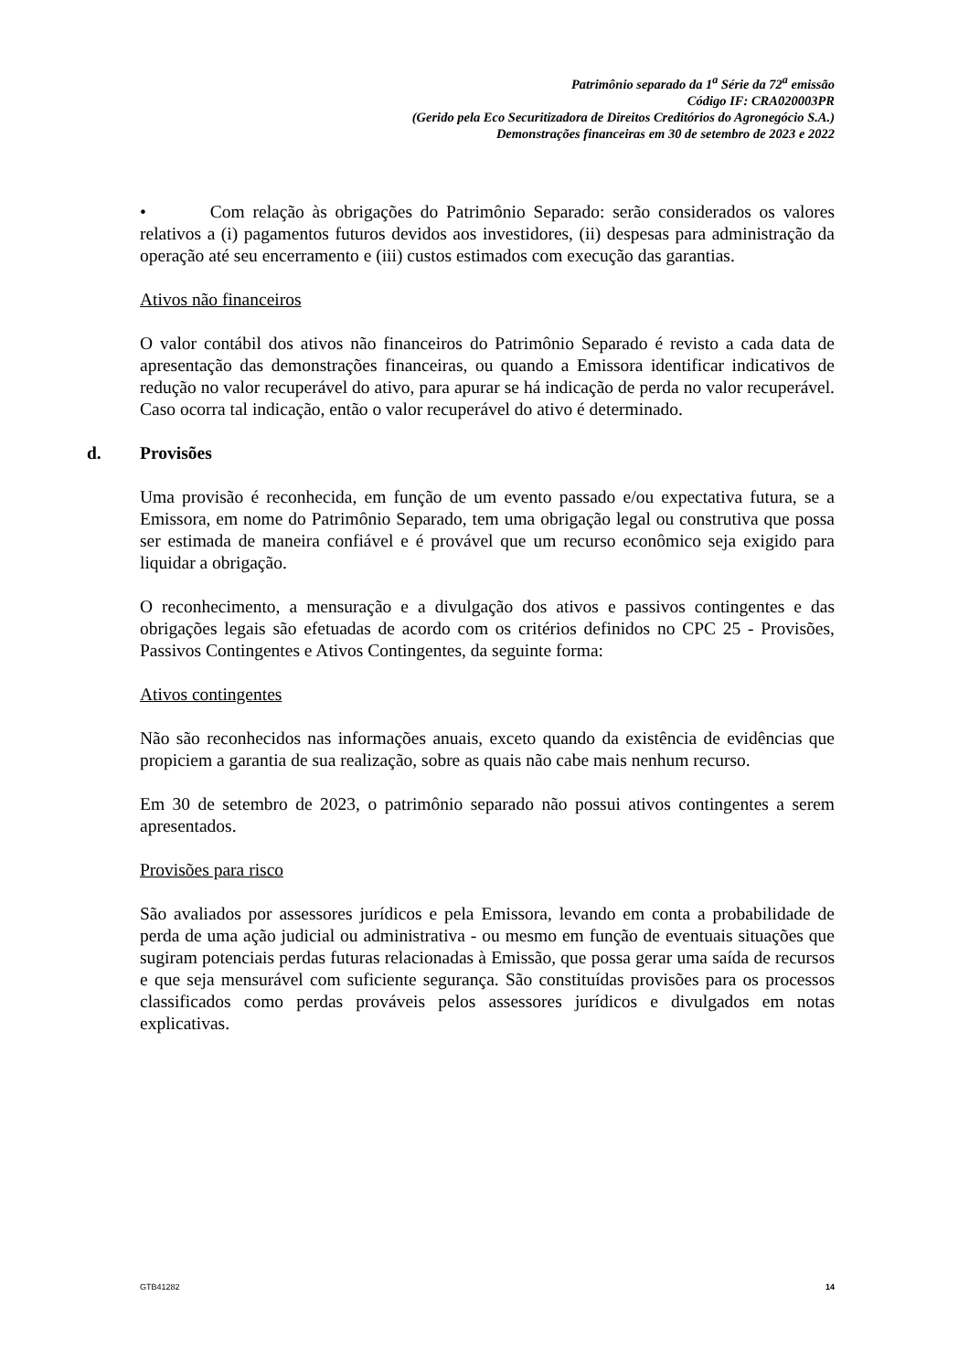Patrimônio separado da 1<sup>a</sup> Série da 72<sup>a</sup> emissão
Código IF: CRA020003PR
(Gerido pela Eco Securitizadora de Direitos Creditórios do Agronegócio S.A.)
Demonstrações financeiras em 30 de setembro de 2023 e 2022
• Com relação às obrigações do Patrimônio Separado: serão considerados os valores relativos a (i) pagamentos futuros devidos aos investidores, (ii) despesas para administração da operação até seu encerramento e (iii) custos estimados com execução das garantias.
Ativos não financeiros
O valor contábil dos ativos não financeiros do Patrimônio Separado é revisto a cada data de apresentação das demonstrações financeiras, ou quando a Emissora identificar indicativos de redução no valor recuperável do ativo, para apurar se há indicação de perda no valor recuperável. Caso ocorra tal indicação, então o valor recuperável do ativo é determinado.
d. Provisões
Uma provisão é reconhecida, em função de um evento passado e/ou expectativa futura, se a Emissora, em nome do Patrimônio Separado, tem uma obrigação legal ou construtiva que possa ser estimada de maneira confiável e é provável que um recurso econômico seja exigido para liquidar a obrigação.
O reconhecimento, a mensuração e a divulgação dos ativos e passivos contingentes e das obrigações legais são efetuadas de acordo com os critérios definidos no CPC 25 - Provisões, Passivos Contingentes e Ativos Contingentes, da seguinte forma:
Ativos contingentes
Não são reconhecidos nas informações anuais, exceto quando da existência de evidências que propiciem a garantia de sua realização, sobre as quais não cabe mais nenhum recurso.
Em 30 de setembro de 2023, o patrimônio separado não possui ativos contingentes a serem apresentados.
Provisões para risco
São avaliados por assessores jurídicos e pela Emissora, levando em conta a probabilidade de perda de uma ação judicial ou administrativa - ou mesmo em função de eventuais situações que sugiram potenciais perdas futuras relacionadas à Emissão, que possa gerar uma saída de recursos e que seja mensurável com suficiente segurança. São constituídas provisões para os processos classificados como perdas prováveis pelos assessores jurídicos e divulgados em notas explicativas.
GTB41282 14